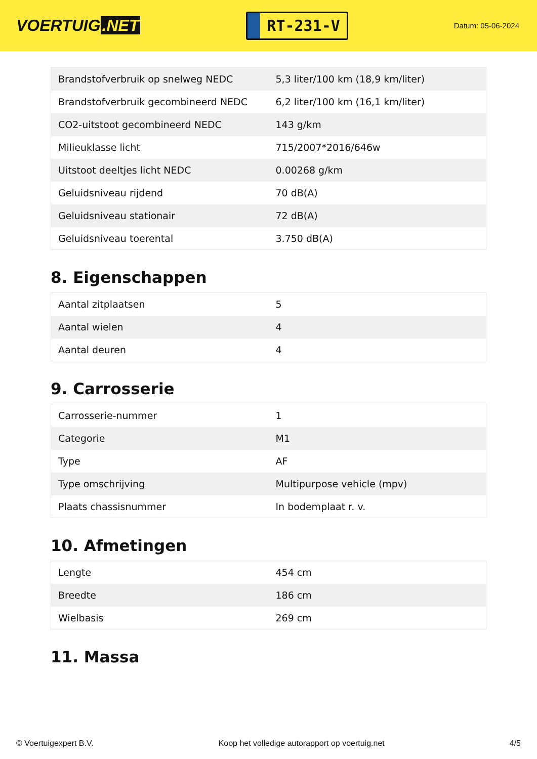VOERTUIG.NET
RT-231-V
Datum: 05-06-2024
| Brandstofverbruik op snelweg NEDC | 5,3 liter/100 km (18,9 km/liter) |
| Brandstofverbruik gecombineerd NEDC | 6,2 liter/100 km (16,1 km/liter) |
| CO2-uitstoot gecombineerd NEDC | 143 g/km |
| Milieuklasse licht | 715/2007*2016/646w |
| Uitstoot deeltjes licht NEDC | 0.00268 g/km |
| Geluidsniveau rijdend | 70 dB(A) |
| Geluidsniveau stationair | 72 dB(A) |
| Geluidsniveau toerental | 3.750 dB(A) |
8. Eigenschappen
| Aantal zitplaatsen | 5 |
| Aantal wielen | 4 |
| Aantal deuren | 4 |
9. Carrosserie
| Carrosserie-nummer | 1 |
| Categorie | M1 |
| Type | AF |
| Type omschrijving | Multipurpose vehicle (mpv) |
| Plaats chassisnummer | In bodemplaat r. v. |
10. Afmetingen
| Lengte | 454 cm |
| Breedte | 186 cm |
| Wielbasis | 269 cm |
11. Massa
© Voertuigexpert B.V. Koop het volledige autorapport op voertuig.net 4/5